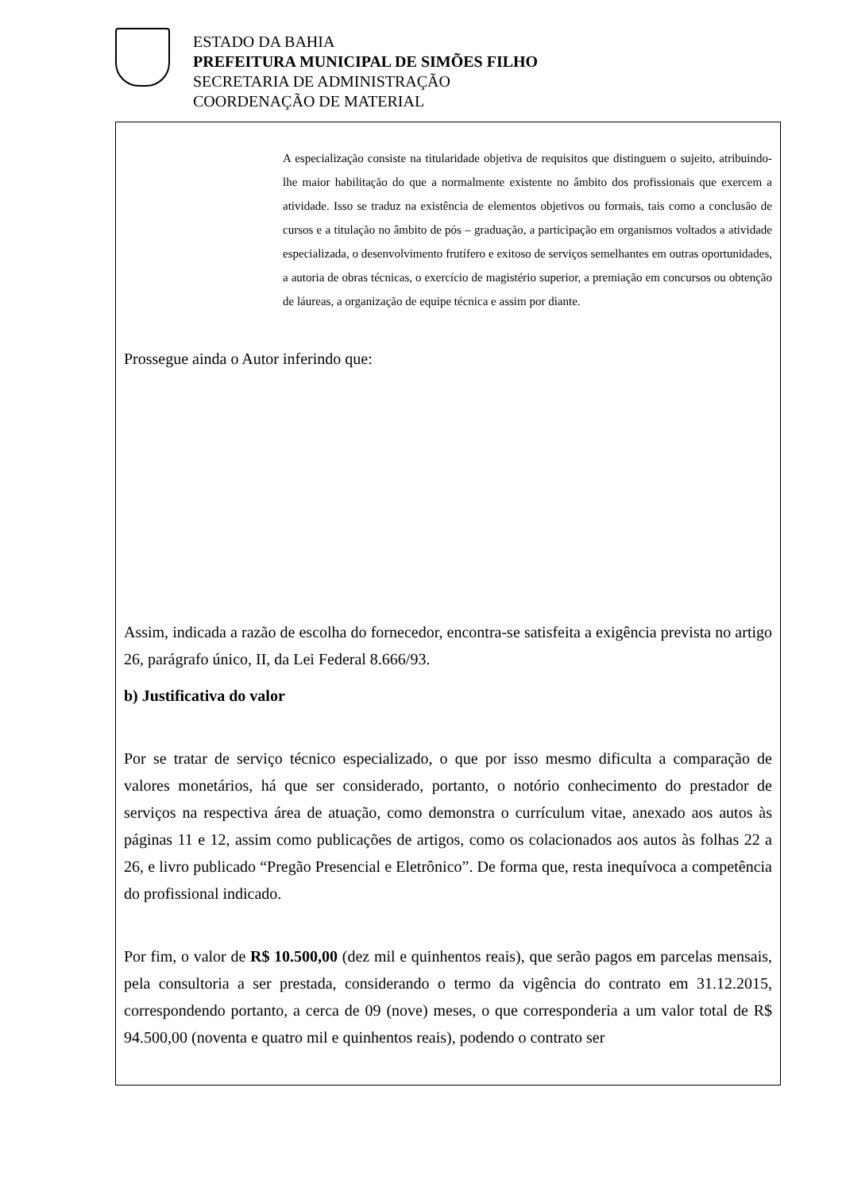ESTADO DA BAHIA
PREFEITURA MUNICIPAL DE SIMÕES FILHO
SECRETARIA DE ADMINISTRAÇÃO
COORDENAÇÃO DE MATERIAL
A especialização consiste na titularidade objetiva de requisitos que distinguem o sujeito, atribuindo-lhe maior habilitação do que a normalmente existente no âmbito dos profissionais que exercem a atividade. Isso se traduz na existência de elementos objetivos ou formais, tais como a conclusão de cursos e a titulação no âmbito de pós – graduação, a participação em organismos voltados a atividade especializada, o desenvolvimento frutífero e exitoso de serviços semelhantes em outras oportunidades, a autoria de obras técnicas, o exercício de magistério superior, a premiação em concursos ou obtenção de láureas, a organização de equipe técnica e assim por diante.
Prossegue ainda o Autor inferindo que:
Assim, indicada a razão de escolha do fornecedor, encontra-se satisfeita a exigência prevista no artigo 26, parágrafo único, II, da Lei Federal 8.666/93.
b) Justificativa do valor
Por se tratar de serviço técnico especializado, o que por isso mesmo dificulta a comparação de valores monetários, há que ser considerado, portanto, o notório conhecimento do prestador de serviços na respectiva área de atuação, como demonstra o currículum vitae, anexado aos autos às páginas 11 e 12, assim como publicações de artigos, como os colacionados aos autos às folhas 22 a 26, e livro publicado “Pregão Presencial e Eletrônico”. De forma que, resta inequívoca a competência do profissional indicado.
Por fim, o valor de R$ 10.500,00 (dez mil e quinhentos reais), que serão pagos em parcelas mensais, pela consultoria a ser prestada, considerando o termo da vigência do contrato em 31.12.2015, correspondendo portanto, a cerca de 09 (nove) meses, o que corresponderia a um valor total de R$ 94.500,00 (noventa e quatro mil e quinhentos reais), podendo o contrato ser